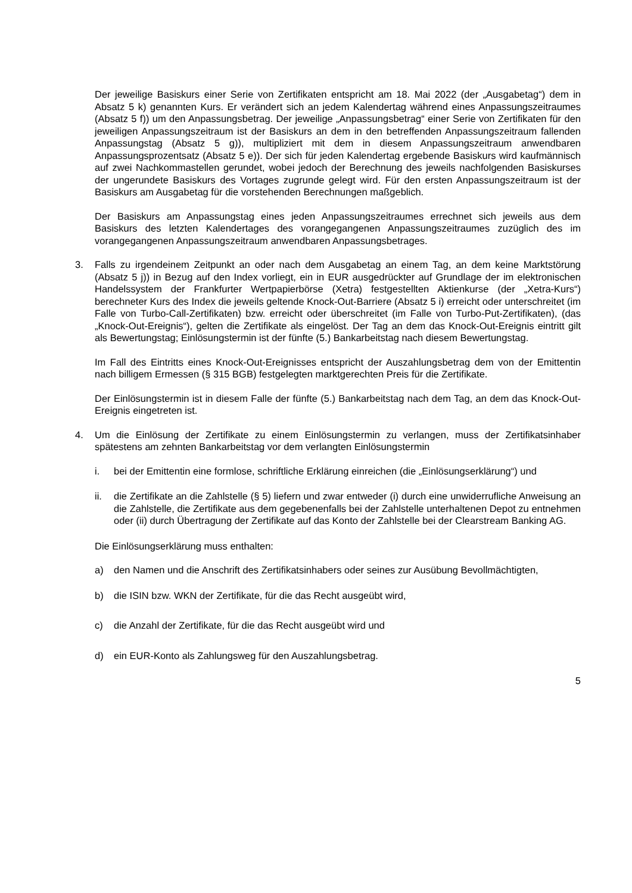Der jeweilige Basiskurs einer Serie von Zertifikaten entspricht am 18. Mai 2022 (der „Ausgabetag“) dem in Absatz 5 k) genannten Kurs. Er verändert sich an jedem Kalendertag während eines Anpassungszeitraumes (Absatz 5 f)) um den Anpassungsbetrag. Der jeweilige „Anpassungsbetrag“ einer Serie von Zertifikaten für den jeweiligen Anpassungszeitraum ist der Basiskurs an dem in den betreffenden Anpassungszeitraum fallenden Anpassungstag (Absatz 5 g)), multipliziert mit dem in diesem Anpassungszeitraum anwendbaren Anpassungsprozentsatz (Absatz 5 e)). Der sich für jeden Kalendertag ergebende Basiskurs wird kaufmännisch auf zwei Nachkommastellen gerundet, wobei jedoch der Berechnung des jeweils nachfolgenden Basiskurses der ungerundete Basiskurs des Vortages zugrunde gelegt wird. Für den ersten Anpassungszeitraum ist der Basiskurs am Ausgabetag für die vorstehenden Berechnungen maßgeblich.
Der Basiskurs am Anpassungstag eines jeden Anpassungszeitraumes errechnet sich jeweils aus dem Basiskurs des letzten Kalendertages des vorangegangenen Anpassungszeitraumes zuzüglich des im vorangegangenen Anpassungszeitraum anwendbaren Anpassungsbetrages.
3. Falls zu irgendeinem Zeitpunkt an oder nach dem Ausgabetag an einem Tag, an dem keine Marktstörung (Absatz 5 j)) in Bezug auf den Index vorliegt, ein in EUR ausgedrückter auf Grundlage der im elektronischen Handelssystem der Frankfurter Wertpapierbörse (Xetra) festgestellten Aktienkurse (der „Xetra-Kurs“) berechneter Kurs des Index die jeweils geltende Knock-Out-Barriere (Absatz 5 i) erreicht oder unterschreitet (im Falle von Turbo-Call-Zertifikaten) bzw. erreicht oder überschreitet (im Falle von Turbo-Put-Zertifikaten), (das „Knock-Out-Ereignis“), gelten die Zertifikate als eingelöst. Der Tag an dem das Knock-Out-Ereignis eintritt gilt als Bewertungstag; Einlösungstermin ist der fünfte (5.) Bankarbeitstag nach diesem Bewertungstag.
Im Fall des Eintritts eines Knock-Out-Ereignisses entspricht der Auszahlungsbetrag dem von der Emittentin nach billigem Ermessen (§ 315 BGB) festgelegten marktgerechten Preis für die Zertifikate.
Der Einlösungstermin ist in diesem Falle der fünfte (5.) Bankarbeitstag nach dem Tag, an dem das Knock-Out-Ereignis eingetreten ist.
4. Um die Einlösung der Zertifikate zu einem Einlösungstermin zu verlangen, muss der Zertifikatsinhaber spätestens am zehnten Bankarbeitstag vor dem verlangten Einlösungstermin
i. bei der Emittentin eine formlose, schriftliche Erklärung einreichen (die „Einlösungserklärung“) und
ii. die Zertifikate an die Zahlstelle (§ 5) liefern und zwar entweder (i) durch eine unwiderrufliche Anweisung an die Zahlstelle, die Zertifikate aus dem gegebenenfalls bei der Zahlstelle unterhaltenen Depot zu entnehmen oder (ii) durch Übertragung der Zertifikate auf das Konto der Zahlstelle bei der Clearstream Banking AG.
Die Einlösungserklärung muss enthalten:
a) den Namen und die Anschrift des Zertifikatsinhabers oder seines zur Ausübung Bevollmächtigten,
b) die ISIN bzw. WKN der Zertifikate, für die das Recht ausgeübt wird,
c) die Anzahl der Zertifikate, für die das Recht ausgeübt wird und
d) ein EUR-Konto als Zahlungsweg für den Auszahlungsbetrag.
5